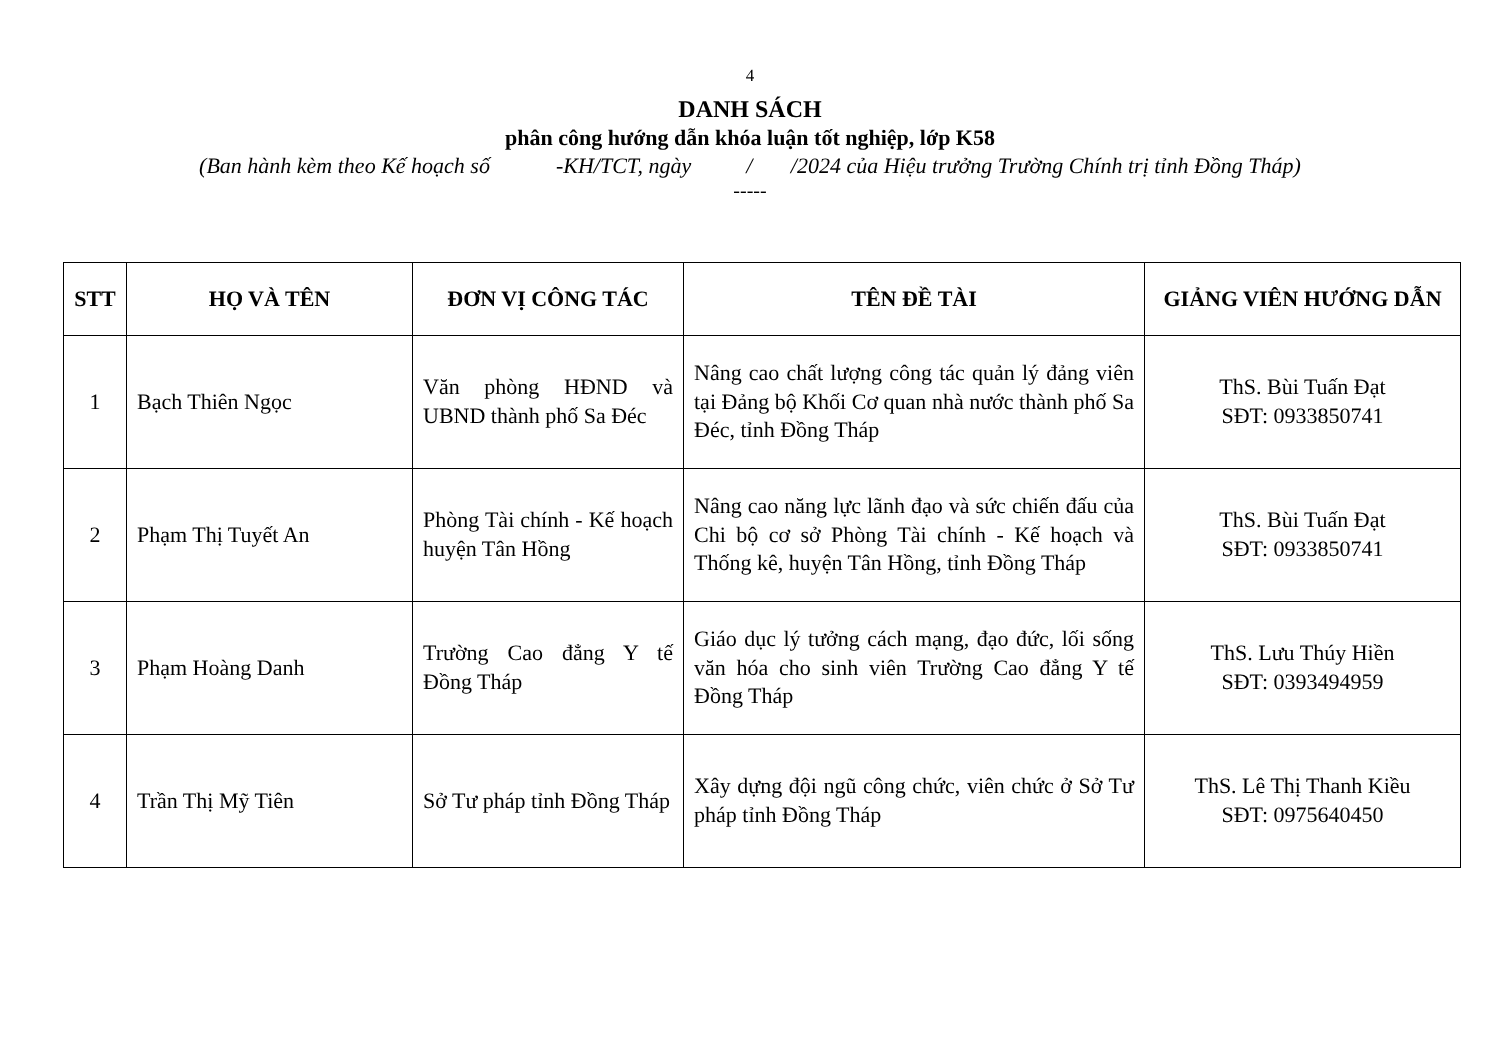4
DANH SÁCH
phân công hướng dẫn khóa luận tốt nghiệp, lớp K58
(Ban hành kèm theo Kế hoạch số -KH/TCT, ngày / /2024 của Hiệu trưởng Trường Chính trị tỉnh Đồng Tháp)
-----
| STT | HỌ VÀ TÊN | ĐƠN VỊ CÔNG TÁC | TÊN ĐỀ TÀI | GIẢNG VIÊN HƯỚNG DẪN |
| --- | --- | --- | --- | --- |
| 1 | Bạch Thiên Ngọc | Văn phòng HĐND và UBND thành phố Sa Đéc | Nâng cao chất lượng công tác quản lý đảng viên tại Đảng bộ Khối Cơ quan nhà nước thành phố Sa Đéc, tỉnh Đồng Tháp | ThS. Bùi Tuấn Đạt SĐT: 0933850741 |
| 2 | Phạm Thị Tuyết An | Phòng Tài chính - Kế hoạch huyện Tân Hồng | Nâng cao năng lực lãnh đạo và sức chiến đấu của Chi bộ cơ sở Phòng Tài chính - Kế hoạch và Thống kê, huyện Tân Hồng, tỉnh Đồng Tháp | ThS. Bùi Tuấn Đạt SĐT: 0933850741 |
| 3 | Phạm Hoàng Danh | Trường Cao đẳng Y tế Đồng Tháp | Giáo dục lý tưởng cách mạng, đạo đức, lối sống văn hóa cho sinh viên Trường Cao đẳng Y tế Đồng Tháp | ThS. Lưu Thúy Hiền SĐT: 0393494959 |
| 4 | Trần Thị Mỹ Tiên | Sở Tư pháp tỉnh Đồng Tháp | Xây dựng đội ngũ công chức, viên chức ở Sở Tư pháp tỉnh Đồng Tháp | ThS. Lê Thị Thanh Kiều SĐT: 0975640450 |